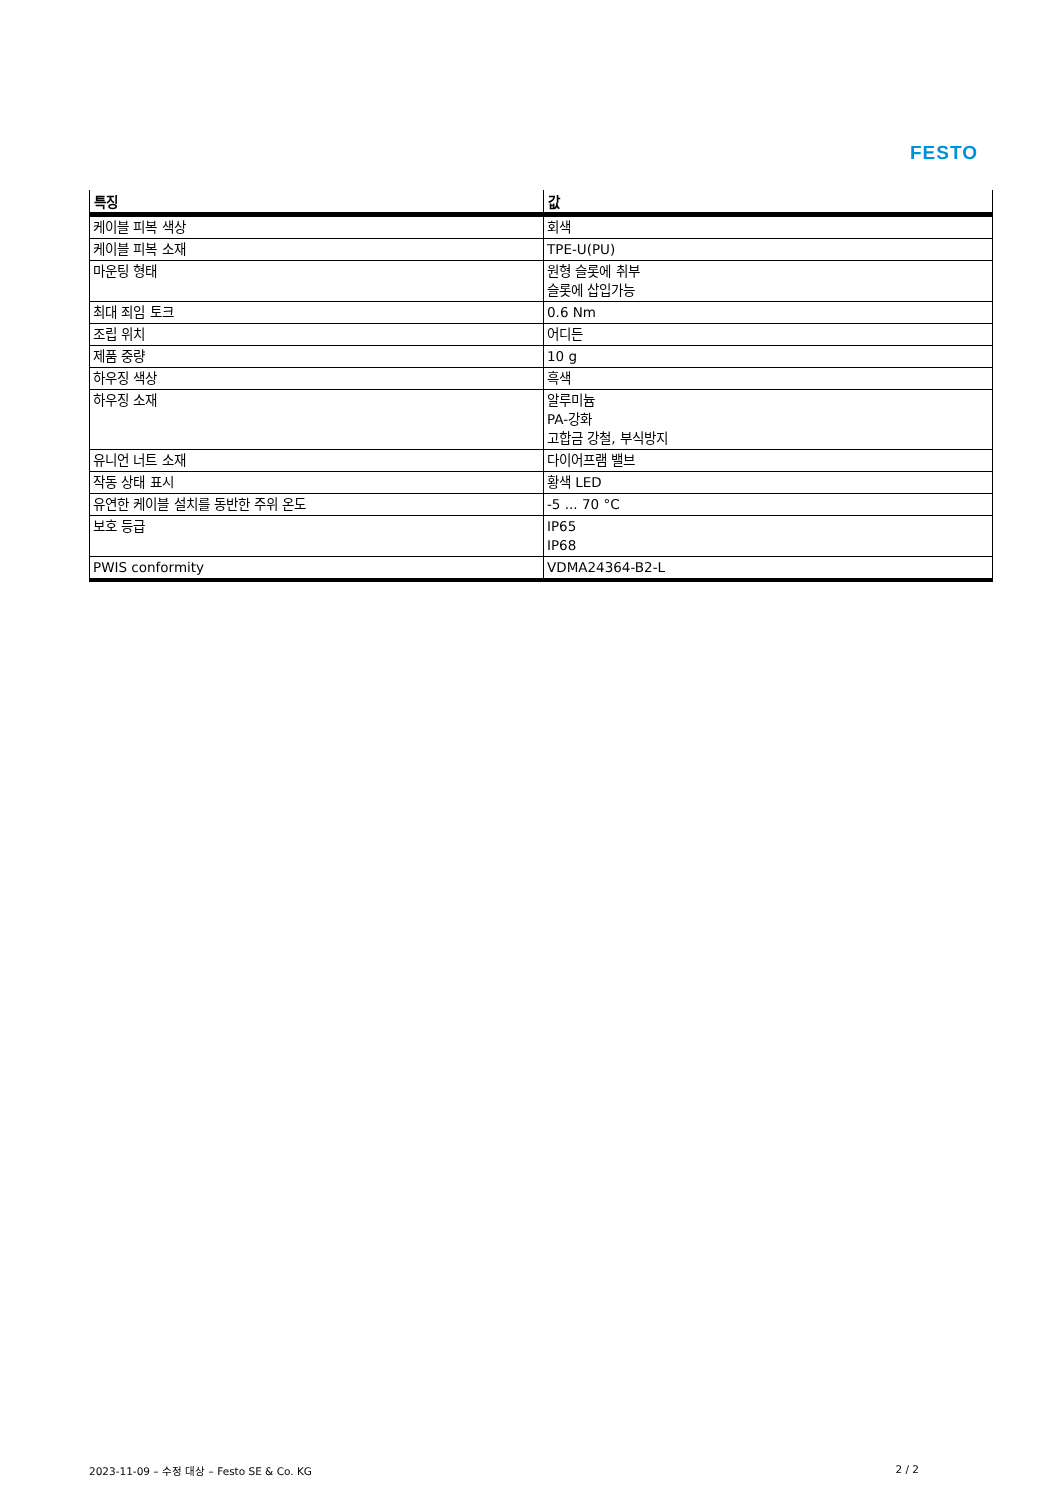FESTO
| 특징 | 값 |
| --- | --- |
| 케이블 피복 색상 | 회색 |
| 케이블 피복 소재 | TPE-U(PU) |
| 마운팅 형태 | 원형 슬롯에 취부 슬롯에 삽입가능 |
| 최대 죄임 토크 | 0.6 Nm |
| 조립 위치 | 어디든 |
| 제품 중량 | 10 g |
| 하우징 색상 | 흑색 |
| 하우징 소재 | 알루미늄 PA-강화 고합금 강철, 부식방지 |
| 유니언 너트 소재 | 다이어프램 밸브 |
| 작동 상태 표시 | 황색 LED |
| 유연한 케이블 설치를 동반한 주위 온도 | -5 ... 70 °C |
| 보호 등급 | IP65 IP68 |
| PWIS conformity | VDMA24364-B2-L |
2023-11-09 – 수정 대상 – Festo SE & Co. KG 2 / 2